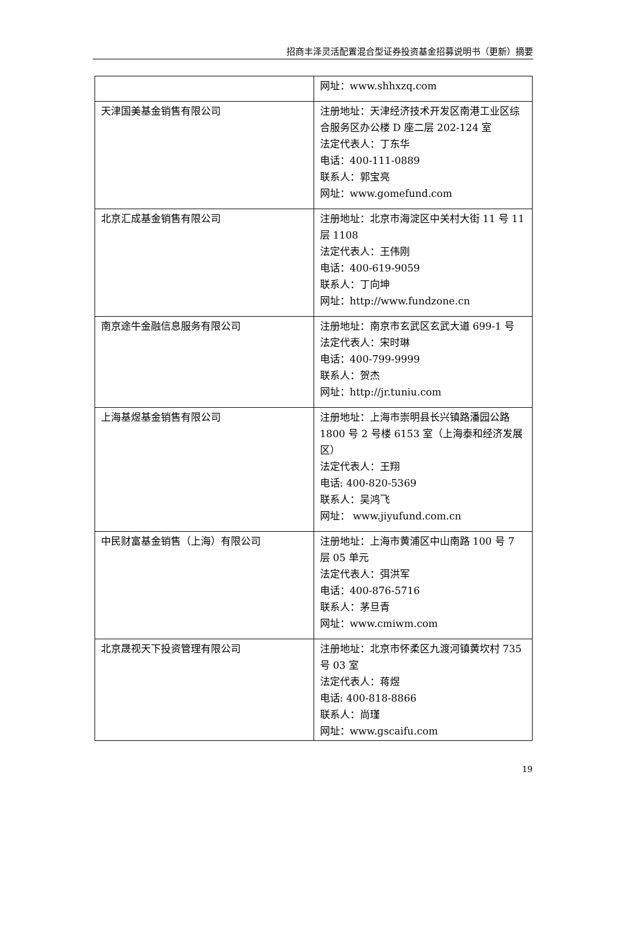招商丰泽灵活配置混合型证券投资基金招募说明书（更新）摘要
| | 网址：www.shhxzq.com |
| 天津国美基金销售有限公司 | 注册地址：天津经济技术开发区南港工业区综合服务区办公楼 D 座二层 202-124 室 法定代表人：丁东华 电话：400-111-0889 联系人：郭宝亮 网址：www.gomefund.com |
| 北京汇成基金销售有限公司 | 注册地址：北京市海淀区中关村大街 11 号 11 层 1108 法定代表人：王伟刚 电话：400-619-9059 联系人：丁向坤 网址：http://www.fundzone.cn |
| 南京途牛金融信息服务有限公司 | 注册地址：南京市玄武区玄武大道 699-1 号 法定代表人：宋时琳 电话：400-799-9999 联系人：贺杰 网址：http://jr.tuniu.com |
| 上海基煜基金销售有限公司 | 注册地址：上海市崇明县长兴镇路潘园公路 1800 号 2 号楼 6153 室（上海泰和经济发展区） 法定代表人：王翔 电话: 400-820-5369 联系人：吴鸿飞 网址： www.jiyufund.com.cn |
| 中民财富基金销售（上海）有限公司 | 注册地址：上海市黄浦区中山南路 100 号 7 层 05 单元 法定代表人：弭洪军 电话：400-876-5716 联系人：茅旦青 网址：www.cmiwm.com |
| 北京晟视天下投资管理有限公司 | 注册地址：北京市怀柔区九渡河镇黄坎村 735 号 03 室 法定代表人：蒋煜 电话: 400-818-8866 联系人：尚瑾 网址：www.gscaifu.com |
19